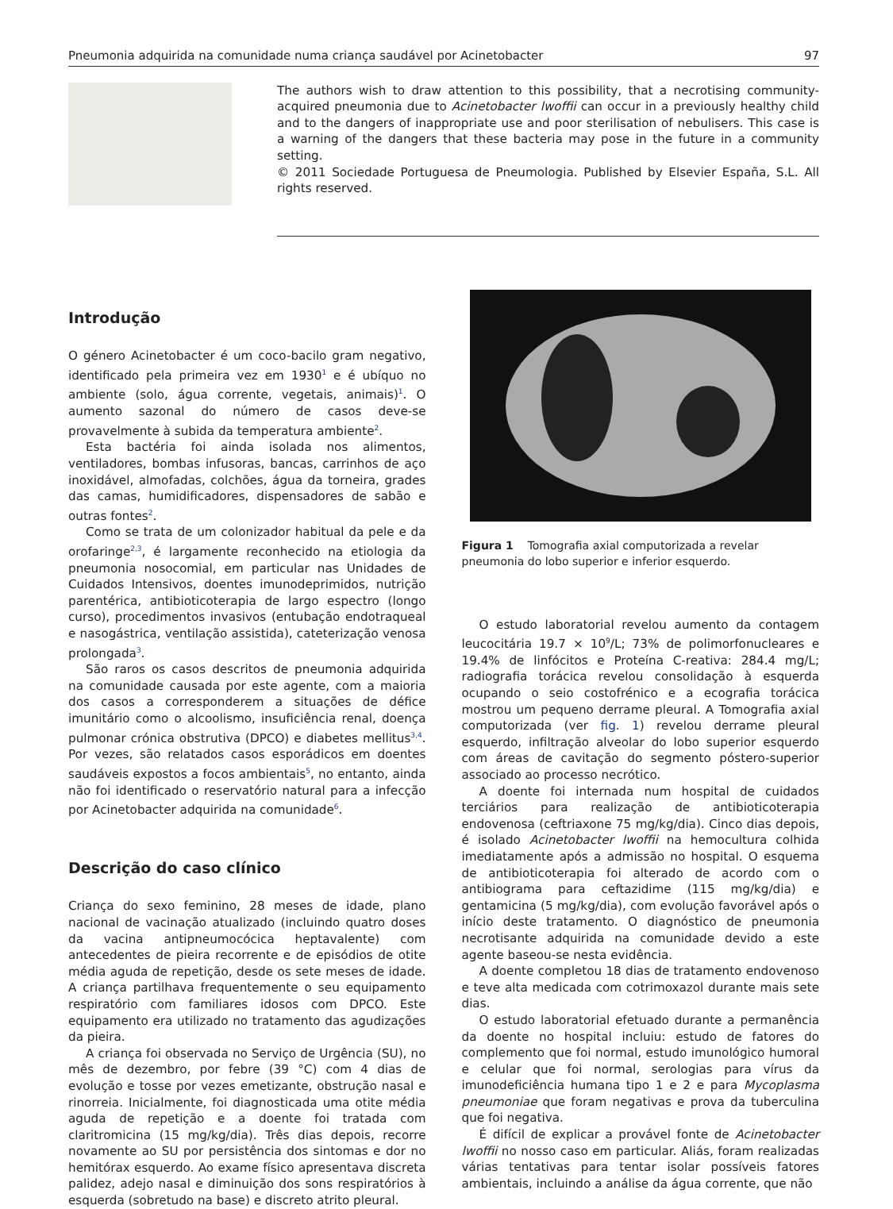Pneumonia adquirida na comunidade numa criança saudável por Acinetobacter 97
The authors wish to draw attention to this possibility, that a necrotising community-acquired pneumonia due to Acinetobacter lwoffii can occur in a previously healthy child and to the dangers of inappropriate use and poor sterilisation of nebulisers. This case is a warning of the dangers that these bacteria may pose in the future in a community setting.
© 2011 Sociedade Portuguesa de Pneumologia. Published by Elsevier España, S.L. All rights reserved.
Introdução
O género Acinetobacter é um coco-bacilo gram negativo, identificado pela primeira vez em 1930<sup>1</sup> e é ubíquo no ambiente (solo, água corrente, vegetais, animais)<sup>1</sup>. O aumento sazonal do número de casos deve-se provavelmente à subida da temperatura ambiente<sup>2</sup>.
Esta bactéria foi ainda isolada nos alimentos, ventiladores, bombas infusoras, bancas, carrinhos de aço inoxidável, almofadas, colchões, água da torneira, grades das camas, humidificadores, dispensadores de sabão e outras fontes<sup>2</sup>.
Como se trata de um colonizador habitual da pele e da orofaringe<sup>2,3</sup>, é largamente reconhecido na etiologia da pneumonia nosocomial, em particular nas Unidades de Cuidados Intensivos, doentes imunodeprimidos, nutrição parentérica, antibioticoterapia de largo espectro (longo curso), procedimentos invasivos (entubação endotraqueal e nasogástrica, ventilação assistida), cateterização venosa prolongada<sup>3</sup>.
São raros os casos descritos de pneumonia adquirida na comunidade causada por este agente, com a maioria dos casos a corresponderem a situações de défice imunitário como o alcoolismo, insuficiência renal, doença pulmonar crónica obstrutiva (DPCO) e diabetes mellitus<sup>3,4</sup>. Por vezes, são relatados casos esporádicos em doentes saudáveis expostos a focos ambientais<sup>5</sup>, no entanto, ainda não foi identificado o reservatório natural para a infecção por Acinetobacter adquirida na comunidade<sup>6</sup>.
Descrição do caso clínico
Criança do sexo feminino, 28 meses de idade, plano nacional de vacinação atualizado (incluindo quatro doses da vacina antipneumocócica heptavalente) com antecedentes de pieira recorrente e de episódios de otite média aguda de repetição, desde os sete meses de idade. A criança partilhava frequentemente o seu equipamento respiratório com familiares idosos com DPCO. Este equipamento era utilizado no tratamento das agudizações da pieira.
A criança foi observada no Serviço de Urgência (SU), no mês de dezembro, por febre (39 °C) com 4 dias de evolução e tosse por vezes emetizante, obstrução nasal e rinorreia. Inicialmente, foi diagnosticada uma otite média aguda de repetição e a doente foi tratada com claritromicina (15 mg/kg/dia). Três dias depois, recorre novamente ao SU por persistência dos sintomas e dor no hemitórax esquerdo. Ao exame físico apresentava discreta palidez, adejo nasal e diminuição dos sons respiratórios à esquerda (sobretudo na base) e discreto atrito pleural.
Figura 1 Tomografia axial computorizada a revelar pneumonia do lobo superior e inferior esquerdo.
O estudo laboratorial revelou aumento da contagem leucocitária 19.7 × 10<sup>9</sup>/L; 73% de polimorfonucleares e 19.4% de linfócitos e Proteína C-reativa: 284.4 mg/L; radiografia torácica revelou consolidação à esquerda ocupando o seio costofrénico e a ecografia torácica mostrou um pequeno derrame pleural. A Tomografia axial computorizada (ver fig. 1) revelou derrame pleural esquerdo, infiltração alveolar do lobo superior esquerdo com áreas de cavitação do segmento póstero-superior associado ao processo necrótico.
A doente foi internada num hospital de cuidados terciários para realização de antibioticoterapia endovenosa (ceftriaxone 75 mg/kg/dia). Cinco dias depois, é isolado Acinetobacter lwoffii na hemocultura colhida imediatamente após a admissão no hospital. O esquema de antibioticoterapia foi alterado de acordo com o antibiograma para ceftazidime (115 mg/kg/dia) e gentamicina (5 mg/kg/dia), com evolução favorável após o início deste tratamento. O diagnóstico de pneumonia necrotisante adquirida na comunidade devido a este agente baseou-se nesta evidência.
A doente completou 18 dias de tratamento endovenoso e teve alta medicada com cotrimoxazol durante mais sete dias.
O estudo laboratorial efetuado durante a permanência da doente no hospital incluiu: estudo de fatores do complemento que foi normal, estudo imunológico humoral e celular que foi normal, serologias para vírus da imunodeficiência humana tipo 1 e 2 e para Mycoplasma pneumoniae que foram negativas e prova da tuberculina que foi negativa.
É difícil de explicar a provável fonte de Acinetobacter lwoffii no nosso caso em particular. Aliás, foram realizadas várias tentativas para tentar isolar possíveis fatores ambientais, incluindo a análise da água corrente, que não